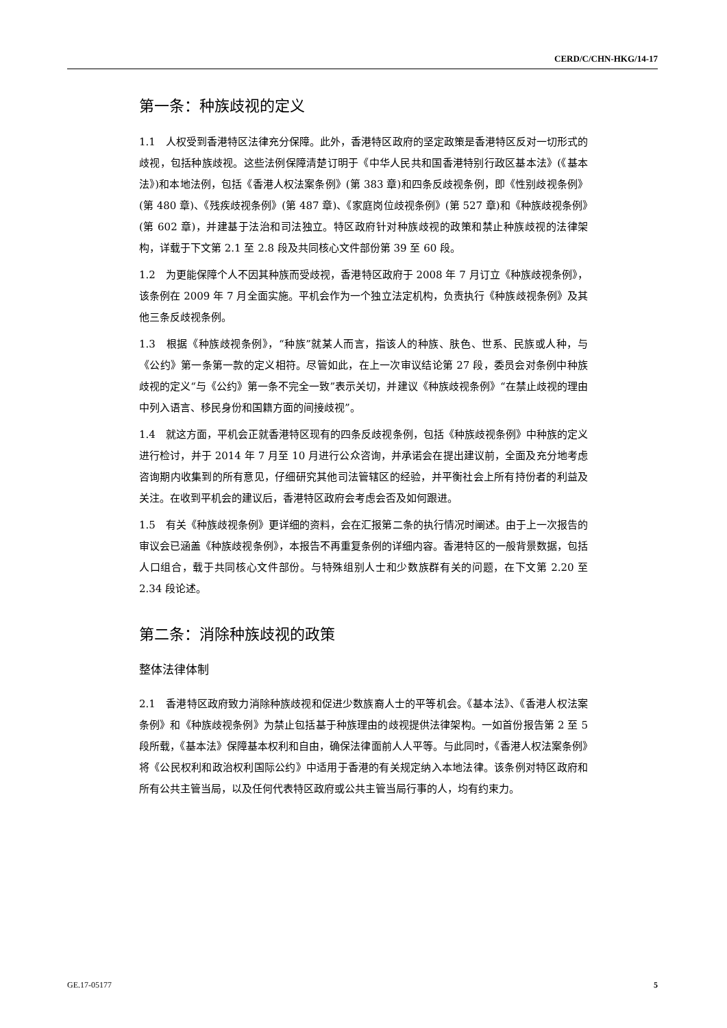CERD/C/CHN-HKG/14-17
第一条：种族歧视的定义
1.1　人权受到香港特区法律充分保障。此外，香港特区政府的坚定政策是香港特区反对一切形式的歧视，包括种族歧视。这些法例保障清楚订明于《中华人民共和国香港特别行政区基本法》(《基本法》)和本地法例，包括《香港人权法案条例》(第 383 章)和四条反歧视条例，即《性别歧视条例》(第 480 章)、《残疾歧视条例》(第 487 章)、《家庭岗位歧视条例》(第 527 章)和《种族歧视条例》(第 602 章)，并建基于法治和司法独立。特区政府针对种族歧视的政策和禁止种族歧视的法律架构，详载于下文第 2.1 至 2.8 段及共同核心文件部份第 39 至 60 段。
1.2　为更能保障个人不因其种族而受歧视，香港特区政府于 2008 年 7 月订立《种族歧视条例》，该条例在 2009 年 7 月全面实施。平机会作为一个独立法定机构，负责执行《种族歧视条例》及其他三条反歧视条例。
1.3　根据《种族歧视条例》，“种族”就某人而言，指该人的种族、肤色、世系、民族或人种，与《公约》第一条第一款的定义相符。尽管如此，在上一次审议结论第 27 段，委员会对条例中种族歧视的定义“与《公约》第一条不完全一致”表示关切，并建议《种族歧视条例》“在禁止歧视的理由中列入语言、移民身份和国籍方面的间接歧视”。
1.4　就这方面，平机会正就香港特区现有的四条反歧视条例，包括《种族歧视条例》中种族的定义进行检讨，并于 2014 年 7 月至 10 月进行公众咨询，并承诺会在提出建议前，全面及充分地考虑咨询期内收集到的所有意见，仔细研究其他司法管辖区的经验，并平衡社会上所有持份者的利益及关注。在收到平机会的建议后，香港特区政府会考虑会否及如何跟进。
1.5　有关《种族歧视条例》更详细的资料，会在汇报第二条的执行情况时阐述。由于上一次报告的审议会已涵盖《种族歧视条例》，本报告不再重复条例的详细内容。香港特区的一般背景数据，包括人口组合，载于共同核心文件部份。与特殊组别人士和少数族群有关的问题，在下文第 2.20 至 2.34 段论述。
第二条：消除种族歧视的政策
整体法律体制
2.1　香港特区政府致力消除种族歧视和促进少数族裔人士的平等机会。《基本法》、《香港人权法案条例》和《种族歧视条例》为禁止包括基于种族理由的歧视提供法律架构。一如首份报告第 2 至 5 段所载，《基本法》保障基本权利和自由，确保法律面前人人平等。与此同时，《香港人权法案条例》将《公民权利和政治权利国际公约》中适用于香港的有关规定纳入本地法律。该条例对特区政府和所有公共主管当局，以及任何代表特区政府或公共主管当局行事的人，均有约束力。
GE.17-05177 5